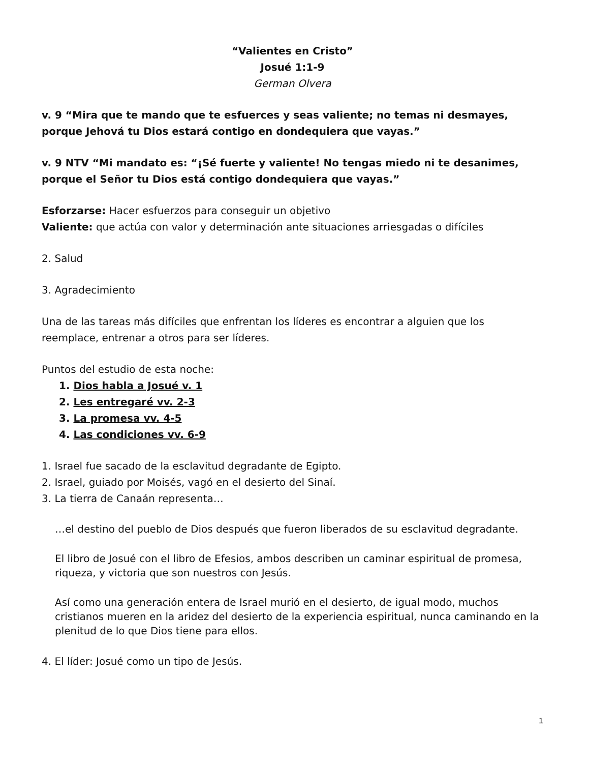“Valientes en Cristo”
Josué 1:1-9
German Olvera
v. 9 “Mira que te mando que te esfuerces y seas valiente; no temas ni desmayes, porque Jehová tu Dios estará contigo en dondequiera que vayas.”
v. 9 NTV “Mi mandato es: “¡Sé fuerte y valiente! No tengas miedo ni te desanimes, porque el Señor tu Dios está contigo dondequiera que vayas.”
Esforzarse: Hacer esfuerzos para conseguir un objetivo
Valiente: que actúa con valor y determinación ante situaciones arriesgadas o difíciles
2. Salud
3. Agradecimiento
Una de las tareas más difíciles que enfrentan los líderes es encontrar a alguien que los reemplace, entrenar a otros para ser líderes.
Puntos del estudio de esta noche:
1. Dios habla a Josué v. 1
2. Les entregaré vv. 2-3
3. La promesa vv. 4-5
4. Las condiciones vv. 6-9
1. Israel fue sacado de la esclavitud degradante de Egipto.
2. Israel, guiado por Moisés, vagó en el desierto del Sinaí.
3. La tierra de Canaán representa…
…el destino del pueblo de Dios después que fueron liberados de su esclavitud degradante.
El libro de Josué con el libro de Efesios, ambos describen un caminar espiritual de promesa, riqueza, y victoria que son nuestros con Jesús.
Así como una generación entera de Israel murió en el desierto, de igual modo, muchos cristianos mueren en la aridez del desierto de la experiencia espiritual, nunca caminando en la plenitud de lo que Dios tiene para ellos.
4. El líder: Josué como un tipo de Jesús.
1